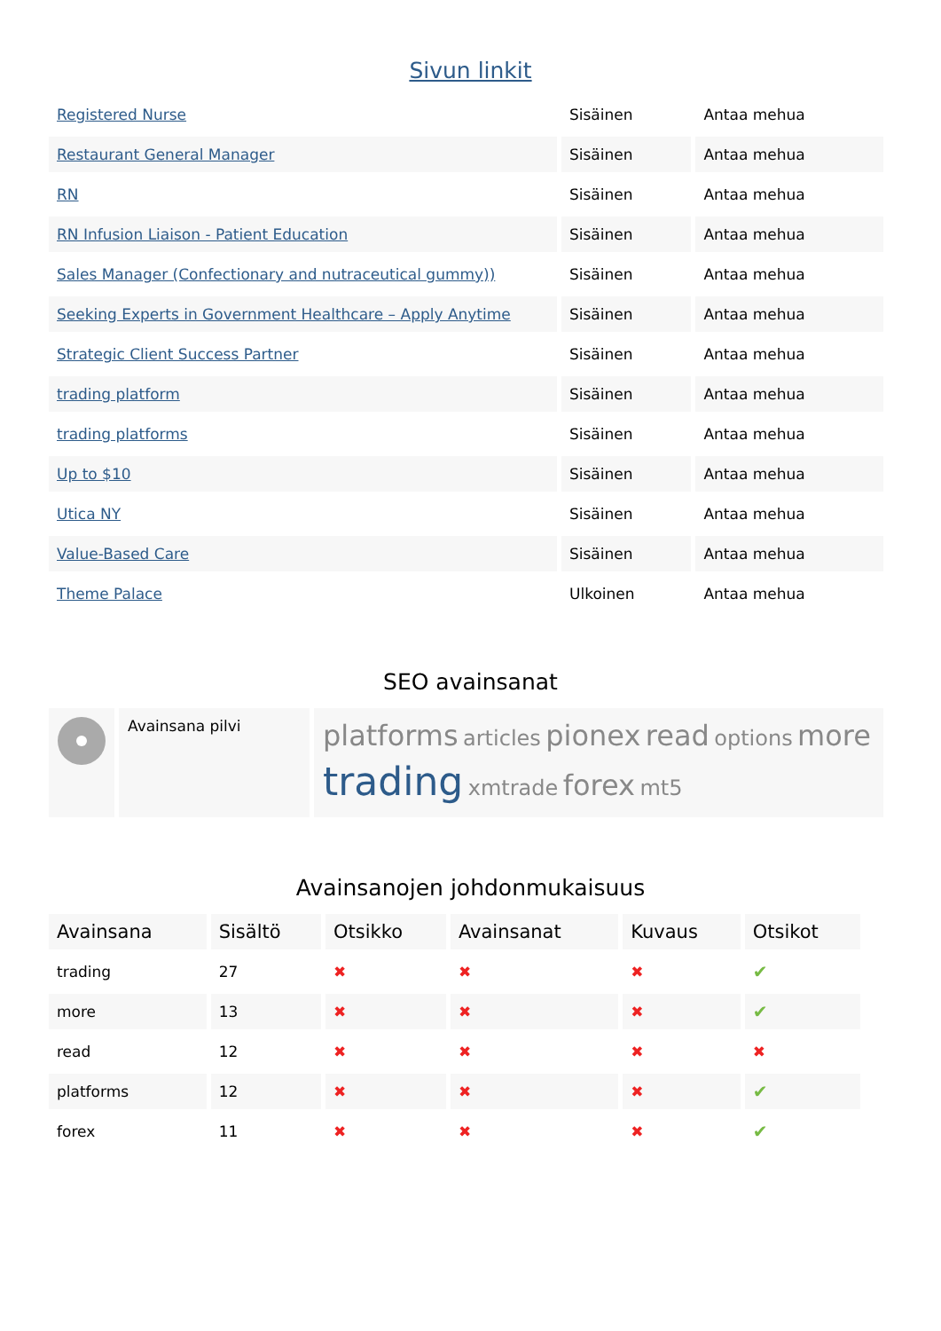Sivun linkit
| Registered Nurse | Sisäinen | Antaa mehua |
| Restaurant General Manager | Sisäinen | Antaa mehua |
| RN | Sisäinen | Antaa mehua |
| RN Infusion Liaison - Patient Education | Sisäinen | Antaa mehua |
| Sales Manager (Confectionary and nutraceutical gummy)) | Sisäinen | Antaa mehua |
| Seeking Experts in Government Healthcare – Apply Anytime | Sisäinen | Antaa mehua |
| Strategic Client Success Partner | Sisäinen | Antaa mehua |
| trading platform | Sisäinen | Antaa mehua |
| trading platforms | Sisäinen | Antaa mehua |
| Up to $10 | Sisäinen | Antaa mehua |
| Utica NY | Sisäinen | Antaa mehua |
| Value-Based Care | Sisäinen | Antaa mehua |
| Theme Palace | Ulkoinen | Antaa mehua |
SEO avainsanat
| | Avainsana pilvi | platforms articles pionex read options more trading xmtrade forex mt5 |
Avainsanojen johdonmukaisuus
| Avainsana | Sisältö | Otsikko | Avainsanat | Kuvaus | Otsikot |
| --- | --- | --- | --- | --- | --- |
| trading | 27 | ✖ | ✖ | ✖ | ✔ |
| more | 13 | ✖ | ✖ | ✖ | ✔ |
| read | 12 | ✖ | ✖ | ✖ | ✖ |
| platforms | 12 | ✖ | ✖ | ✖ | ✔ |
| forex | 11 | ✖ | ✖ | ✖ | ✔ |